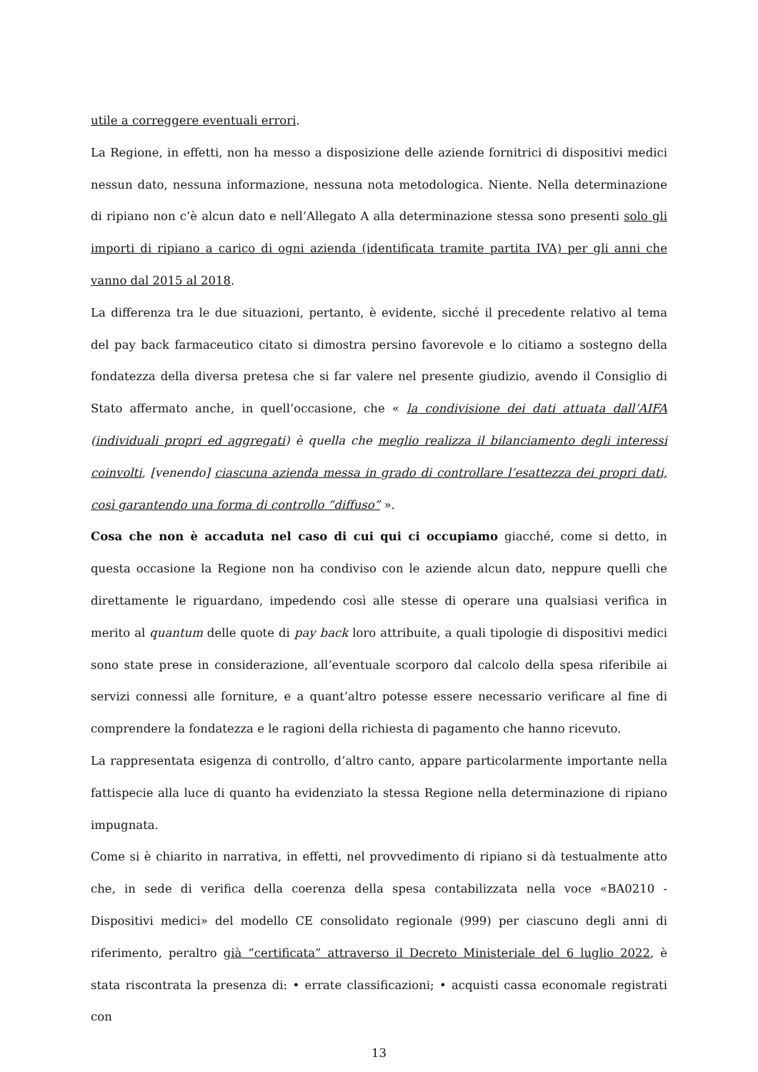utile a correggere eventuali errori.
La Regione, in effetti, non ha messo a disposizione delle aziende fornitrici di dispositivi medici nessun dato, nessuna informazione, nessuna nota metodologica. Niente. Nella determinazione di ripiano non c’è alcun dato e nell’Allegato A alla determinazione stessa sono presenti solo gli importi di ripiano a carico di ogni azienda (identificata tramite partita IVA) per gli anni che vanno dal 2015 al 2018.
La differenza tra le due situazioni, pertanto, è evidente, sicché il precedente relativo al tema del pay back farmaceutico citato si dimostra persino favorevole e lo citiamo a sostegno della fondatezza della diversa pretesa che si far valere nel presente giudizio, avendo il Consiglio di Stato affermato anche, in quell’occasione, che « la condivisione dei dati attuata dall’AIFA (individuali propri ed aggregati) è quella che meglio realizza il bilanciamento degli interessi coinvolti, [venendo] ciascuna azienda messa in grado di controllare l’esattezza dei propri dati, così garantendo una forma di controllo “diffuso” ».
Cosa che non è accaduta nel caso di cui qui ci occupiamo giacché, come si detto, in questa occasione la Regione non ha condiviso con le aziende alcun dato, neppure quelli che direttamente le riguardano, impedendo così alle stesse di operare una qualsiasi verifica in merito al quantum delle quote di pay back loro attribuite, a quali tipologie di dispositivi medici sono state prese in considerazione, all’eventuale scorporo dal calcolo della spesa riferibile ai servizi connessi alle forniture, e a quant’altro potesse essere necessario verificare al fine di comprendere la fondatezza e le ragioni della richiesta di pagamento che hanno ricevuto.
La rappresentata esigenza di controllo, d’altro canto, appare particolarmente importante nella fattispecie alla luce di quanto ha evidenziato la stessa Regione nella determinazione di ripiano impugnata.
Come si è chiarito in narrativa, in effetti, nel provvedimento di ripiano si dà testualmente atto che, in sede di verifica della coerenza della spesa contabilizzata nella voce «BA0210 - Dispositivi medici» del modello CE consolidato regionale (999) per ciascuno degli anni di riferimento, peraltro già “certificata” attraverso il Decreto Ministeriale del 6 luglio 2022, è stata riscontrata la presenza di: • errate classificazioni; • acquisti cassa economale registrati con
13